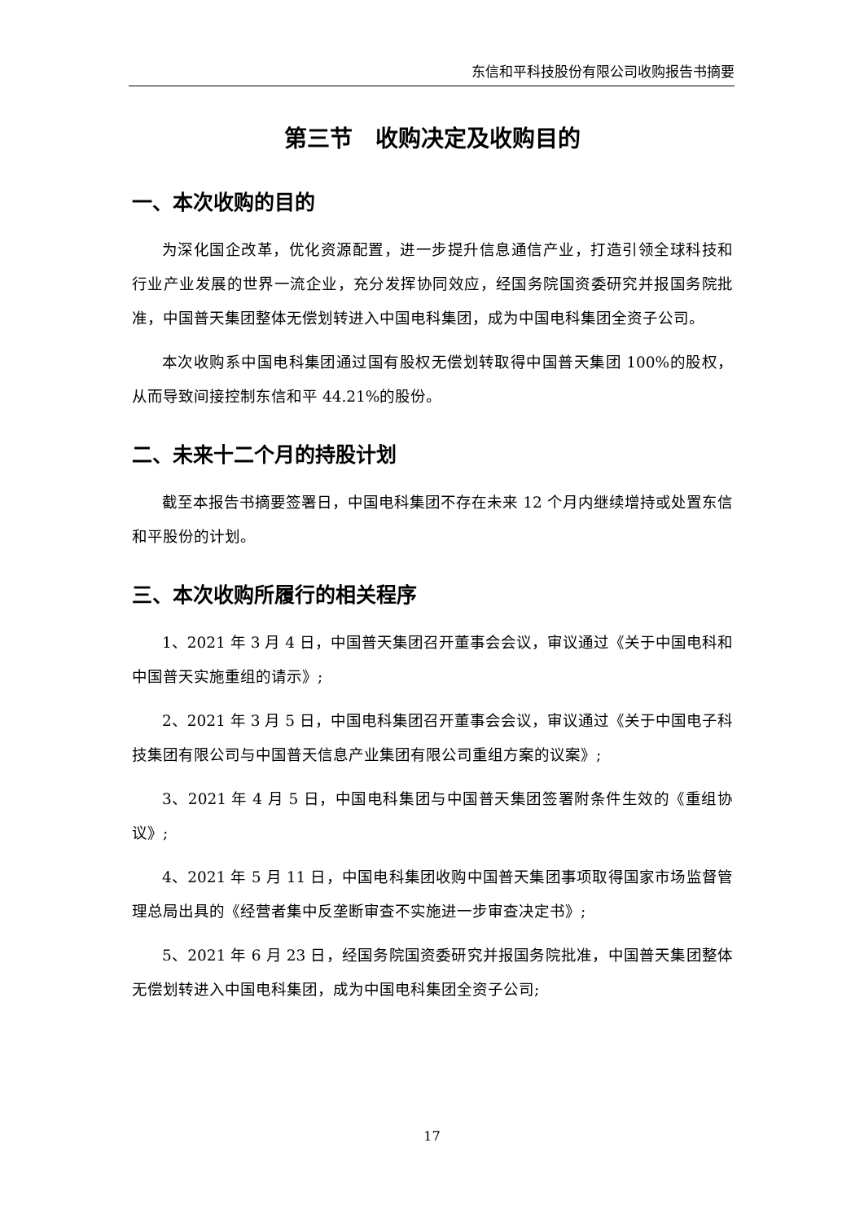东信和平科技股份有限公司收购报告书摘要
第三节　收购决定及收购目的
一、本次收购的目的
为深化国企改革，优化资源配置，进一步提升信息通信产业，打造引领全球科技和行业产业发展的世界一流企业，充分发挥协同效应，经国务院国资委研究并报国务院批准，中国普天集团整体无偿划转进入中国电科集团，成为中国电科集团全资子公司。
本次收购系中国电科集团通过国有股权无偿划转取得中国普天集团 100%的股权，从而导致间接控制东信和平 44.21%的股份。
二、未来十二个月的持股计划
截至本报告书摘要签署日，中国电科集团不存在未来 12 个月内继续增持或处置东信和平股份的计划。
三、本次收购所履行的相关程序
1、2021 年 3 月 4 日，中国普天集团召开董事会会议，审议通过《关于中国电科和中国普天实施重组的请示》;
2、2021 年 3 月 5 日，中国电科集团召开董事会会议，审议通过《关于中国电子科技集团有限公司与中国普天信息产业集团有限公司重组方案的议案》;
3、2021 年 4 月 5 日，中国电科集团与中国普天集团签署附条件生效的《重组协议》;
4、2021 年 5 月 11 日，中国电科集团收购中国普天集团事项取得国家市场监督管理总局出具的《经营者集中反垄断审查不实施进一步审查决定书》;
5、2021 年 6 月 23 日，经国务院国资委研究并报国务院批准，中国普天集团整体无偿划转进入中国电科集团，成为中国电科集团全资子公司;
17